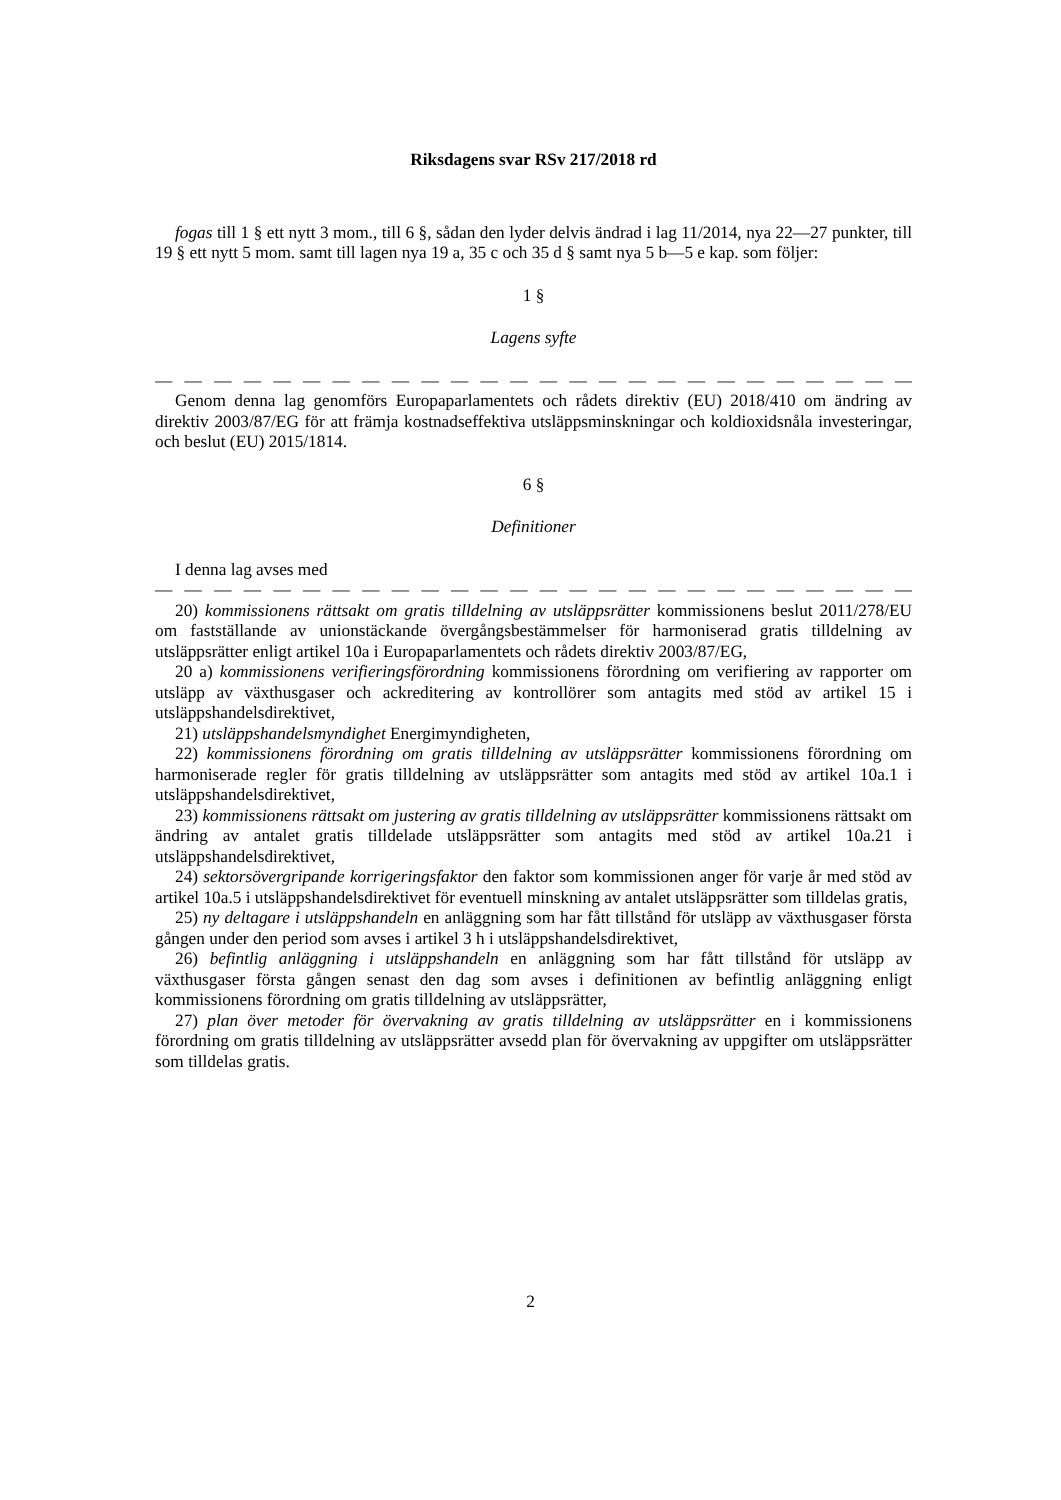Riksdagens svar RSv 217/2018 rd
fogas till 1 § ett nytt 3 mom., till 6 §, sådan den lyder delvis ändrad i lag 11/2014, nya 22—27 punkter, till 19 § ett nytt 5 mom. samt till lagen nya 19 a, 35 c och 35 d § samt nya 5 b—5 e kap. som följer:
1 §
Lagens syfte
— — — — — — — — — — — — — — — — — — — — — — — — — — —
Genom denna lag genomförs Europaparlamentets och rådets direktiv (EU) 2018/410 om ändring av direktiv 2003/87/EG för att främja kostnadseffektiva utsläppsminskningar och koldioxidsnåla investeringar, och beslut (EU) 2015/1814.
6 §
Definitioner
I denna lag avses med
— — — — — — — — — — — — — — — — — — — — — — — — — — —
20) kommissionens rättsakt om gratis tilldelning av utsläppsrätter kommissionens beslut 2011/278/EU om fastställande av unionstäckande övergångsbestämmelser för harmoniserad gratis tilldelning av utsläppsrätter enligt artikel 10a i Europaparlamentets och rådets direktiv 2003/87/EG,
20 a) kommissionens verifieringsförordning kommissionens förordning om verifiering av rapporter om utsläpp av växthusgaser och ackreditering av kontrollörer som antagits med stöd av artikel 15 i utsläppshandelsdirektivet,
21) utsläppshandelsmyndighet Energimyndigheten,
22) kommissionens förordning om gratis tilldelning av utsläppsrätter kommissionens förordning om harmoniserade regler för gratis tilldelning av utsläppsrätter som antagits med stöd av artikel 10a.1 i utsläppshandelsdirektivet,
23) kommissionens rättsakt om justering av gratis tilldelning av utsläppsrätter kommissionens rättsakt om ändring av antalet gratis tilldelade utsläppsrätter som antagits med stöd av artikel 10a.21 i utsläppshandelsdirektivet,
24) sektorsövergripande korrigeringsfaktor den faktor som kommissionen anger för varje år med stöd av artikel 10a.5 i utsläppshandelsdirektivet för eventuell minskning av antalet utsläppsrätter som tilldelas gratis,
25) ny deltagare i utsläppshandeln en anläggning som har fått tillstånd för utsläpp av växthusgaser första gången under den period som avses i artikel 3 h i utsläppshandelsdirektivet,
26) befintlig anläggning i utsläppshandeln en anläggning som har fått tillstånd för utsläpp av växthusgaser första gången senast den dag som avses i definitionen av befintlig anläggning enligt kommissionens förordning om gratis tilldelning av utsläppsrätter,
27) plan över metoder för övervakning av gratis tilldelning av utsläppsrätter en i kommissionens förordning om gratis tilldelning av utsläppsrätter avsedd plan för övervakning av uppgifter om utsläppsrätter som tilldelas gratis.
2